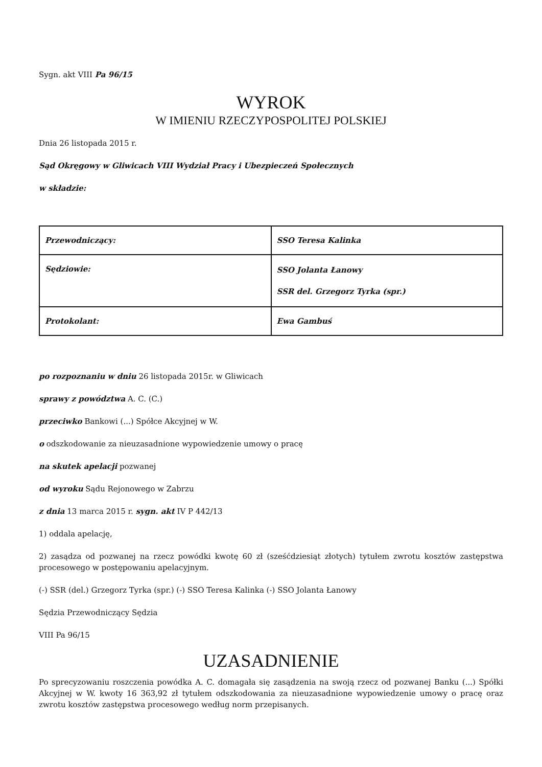Sygn. akt VIII Pa 96/15
WYROK
W IMIENIU RZECZYPOSPOLITEJ POLSKIEJ
Dnia 26 listopada 2015 r.
Sąd Okręgowy w Gliwicach VIII Wydział Pracy i Ubezpieczeń Społecznych
w składzie:
| Przewodniczący: | SSO Teresa Kalinka |
| Sędziowie: | SSO Jolanta Łanowy SSR del. Grzegorz Tyrka (spr.) |
| Protokolant: | Ewa Gambuś |
po rozpoznaniu w dniu 26 listopada 2015r. w Gliwicach
sprawy z powództwa A. C. (C.)
przeciwko Bankowi (...) Spółce Akcyjnej w W.
o odszkodowanie za nieuzasadnione wypowiedzenie umowy o pracę
na skutek apelacji pozwanej
od wyroku Sądu Rejonowego w Zabrzu
z dnia 13 marca 2015 r. sygn. akt IV P 442/13
1) oddala apelację,
2) zasądza od pozwanej na rzecz powódki kwotę 60 zł (sześćdziesiąt złotych) tytułem zwrotu kosztów zastępstwa procesowego w postępowaniu apelacyjnym.
(-) SSR (del.) Grzegorz Tyrka (spr.) (-) SSO Teresa Kalinka (-) SSO Jolanta Łanowy
Sędzia Przewodniczący Sędzia
VIII Pa 96/15
UZASADNIENIE
Po sprecyzowaniu roszczenia powódka A. C. domagała się zasądzenia na swoją rzecz od pozwanej Banku (...) Spółki Akcyjnej w W. kwoty 16 363,92 zł tytułem odszkodowania za nieuzasadnione wypowiedzenie umowy o pracę oraz zwrotu kosztów zastępstwa procesowego według norm przepisanych.